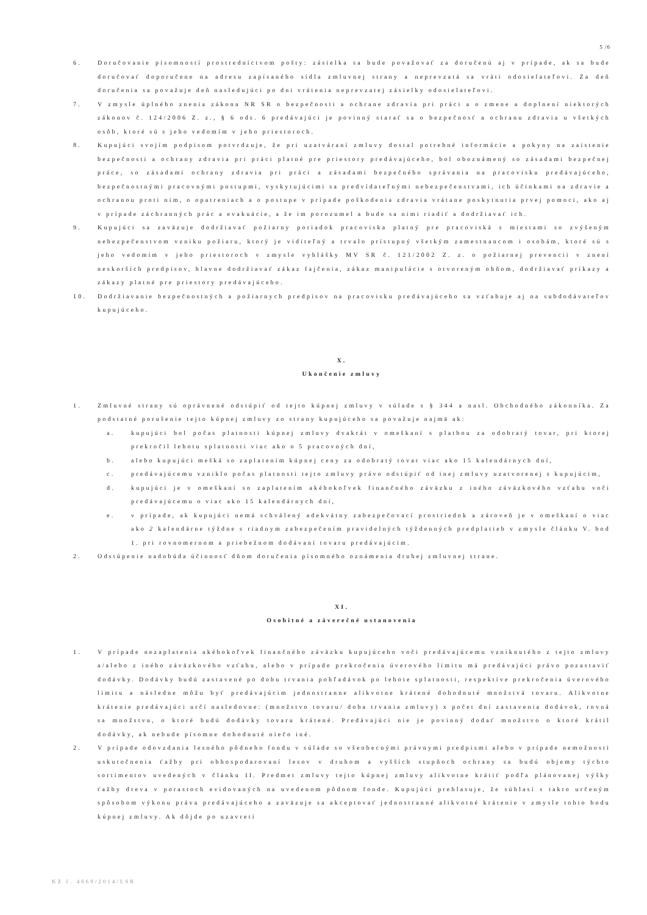5 /6
6. Doručovanie písomností prostredníctvom pošty: zásielka sa bude považovať za doručenú aj v prípade, ak sa bude doručovať doporučene na adresu zapísaného sídla zmluvnej strany a neprevzatá sa vráti odosielateľovi. Za deň doručenia sa považuje deň nasledujúci po dni vrátenia neprevzatej zásielky odosielateľovi.
7. V zmysle úplného znenia zákona NR SR o bezpečnosti a ochrane zdravia pri práci a o zmene a doplnení niektorých zákonov č. 124/2006 Z. z., § 6 ods. 6 predávajúci je povinný starať sa o bezpečnosť a ochranu zdravia u všetkých osôb, ktoré sú s jeho vedomím v jeho priestoroch.
8. Kupujúci svojím podpisom potvrdzuje, že pri uzatváraní zmluvy dostal potrebné informácie a pokyny na zaistenie bezpečnosti a ochrany zdravia pri práci platné pre priestory predávajúceho, bol oboznámený so zásadami bezpečnej práce, so zásadami ochrany zdravia pri práci a zásadami bezpečného správania na pracovisku predávajúceho, bezpečnostnými pracovnými postupmi, vyskytujúcimi sa predvídateľnými nebezpečenstvami, ich účinkami na zdravie a ochranou proti nim, o opatreniach a o postupe v prípade poškodenia zdravia vrátane poskytnutia prvej pomoci, ako aj v prípade záchranných prác a evakuácie, a že im porozumel a bude sa nimi riadiť a dodržiavať ich.
9. Kupujúci sa zaväzuje dodržiavať požiarny poriadok pracoviska platný pre pracoviská s miestami so zvýšeným nebezpečenstvom vzniku požiaru, ktorý je viditeľný a trvalo prístupný všetkým zamestnancom i osobám, ktoré sú s jeho vedomím v jeho priestoroch v zmysle vyhlášky MV SR č. 121/2002 Z. z. o požiarnej prevencii v znení neskorších predpisov, hlavne dodržiavať zákaz fajčenia, zákaz manipulácie s otvoreným ohňom, dodržiavať príkazy a zákazy platné pre priestory predávajúceho.
10. Dodržiavanie bezpečnostných a požiarnych predpisov na pracovisku predávajúceho sa vzťahuje aj na subdodávateľov kupujúceho.
X.
Ukončenie zmluvy
1. Zmluvné strany sú oprávnené odstúpiť od tejto kúpnej zmluvy v súlade s § 344 a nasl. Obchodného zákonníka. Za podstatné porušenie tejto kúpnej zmluvy zo strany kupujúceho sa považuje najmä ak:
a. kupujúci bol počas platnosti kúpnej zmluvy dvakrát v omeškaní s platbou za odobratý tovar, pri ktorej prekročil lehotu splatnosti viac ako o 5 pracovných dní,
b. alebo kupujúci mešká so zaplatením kúpnej ceny za odobratý tovar viac ako 15 kalendárnych dní,
c. predávajúcemu vzniklo počas platnosti tejto zmluvy právo odstúpiť od inej zmluvy uzatvorenej s kupujúcim,
d. kupujúci je v omeškaní so zaplatením akéhokoľvek finančného záväzku z iného záväzkového vzťahu voči predávajúcemu o viac ako 15 kalendárnych dní,
e. v prípade, ak kupujúci nemá schválený adekvátny zabezpečovací prostriedok a zároveň je v omeškaní o viac ako 2 kalendárne týždne s riadnym zabezpečením pravidelných týždenných predplatieb v zmysle článku V. bod 1. pri rovnomernom a priebežnom dodávaní tovaru predávajúcim.
2. Odstúpenie nadobúda účinnosť dňom doručenia písomného oznámenia druhej zmluvnej strane.
XI.
Osobitné a záverečné ustanovenia
1. V prípade nezaplatenia akéhokoľvek finančného záväzku kupujúceho voči predávajúcemu vzniknutého z tejto zmluvy a/alebo z iného záväzkového vzťahu, alebo v prípade prekročenia úverového limitu má predávajúci právo pozastaviť dodávky. Dodávky budú zastavené po dobu trvania pohľadávok po lehote splatnosti, respektíve prekročenia úverového limitu a následne môžu byť predávajúcim jednostranne alikvotne krátené dohodnuté množstvá tovaru. Alikvotne krátenie predávajúci určí nasledovne: (množstvo tovaru/ doba trvania zmluvy) x počet dní zastavenia dodávok, rovná sa množstvu, o ktoré budú dodávky tovaru krátené. Predávajúci nie je povinný dodať množstvo o ktoré krátil dodávky, ak nebude písomne dohodnuté niečo iné.
2. V prípade odovzdania lesného pôdneho fondu v súlade so všeobecnými právnymi predpismi alebo v prípade nemožnosti uskutočnenia ťažby pri obhospodarovaní lesov v druhom a vyšších stupňoch ochrany sa budú objemy týchto sortimentov uvedených v článku II. Predmet zmluvy tejto kúpnej zmluvy alikvotne krátiť podľa plánovanej výšky ťažby dreva v porastoch evidovaných na uvedenom pôdnom fonde. Kupujúci prehlasuje, že súhlasí s takto určeným spôsobom výkonu práva predávajúceho a zaväzuje sa akceptovať jednostranné alikvotné krátenie v zmysle tohto bodu kúpnej zmluvy. Ak dôjde po uzavretí
KZ č. 4669/2014/LSR